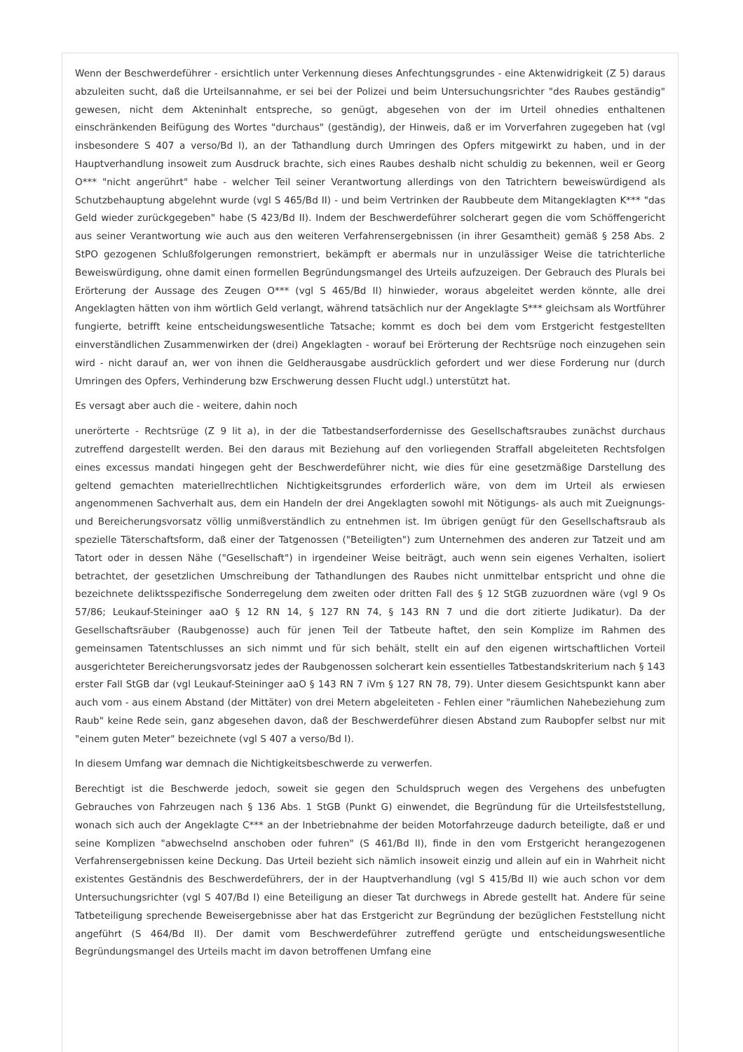Wenn der Beschwerdeführer - ersichtlich unter Verkennung dieses Anfechtungsgrundes - eine Aktenwidrigkeit (Z 5) daraus abzuleiten sucht, daß die Urteilsannahme, er sei bei der Polizei und beim Untersuchungsrichter "des Raubes geständig" gewesen, nicht dem Akteninhalt entspreche, so genügt, abgesehen von der im Urteil ohnedies enthaltenen einschränkenden Beifügung des Wortes "durchaus" (geständig), der Hinweis, daß er im Vorverfahren zugegeben hat (vgl insbesondere S 407 a verso/Bd I), an der Tathandlung durch Umringen des Opfers mitgewirkt zu haben, und in der Hauptverhandlung insoweit zum Ausdruck brachte, sich eines Raubes deshalb nicht schuldig zu bekennen, weil er Georg O*** "nicht angerührt" habe - welcher Teil seiner Verantwortung allerdings von den Tatrichtern beweiswürdigend als Schutzbehauptung abgelehnt wurde (vgl S 465/Bd II) - und beim Vertrinken der Raubbeute dem Mitangeklagten K*** "das Geld wieder zurückgegeben" habe (S 423/Bd II). Indem der Beschwerdeführer solcherart gegen die vom Schöffengericht aus seiner Verantwortung wie auch aus den weiteren Verfahrensergebnissen (in ihrer Gesamtheit) gemäß § 258 Abs. 2 StPO gezogenen Schlußfolgerungen remonstriert, bekämpft er abermals nur in unzulässiger Weise die tatrichterliche Beweiswürdigung, ohne damit einen formellen Begründungsmangel des Urteils aufzuzeigen. Der Gebrauch des Plurals bei Erörterung der Aussage des Zeugen O*** (vgl S 465/Bd II) hinwieder, woraus abgeleitet werden könnte, alle drei Angeklagten hätten von ihm wörtlich Geld verlangt, während tatsächlich nur der Angeklagte S*** gleichsam als Wortführer fungierte, betrifft keine entscheidungswesentliche Tatsache; kommt es doch bei dem vom Erstgericht festgestellten einverständlichen Zusammenwirken der (drei) Angeklagten - worauf bei Erörterung der Rechtsrüge noch einzugehen sein wird - nicht darauf an, wer von ihnen die Geldherausgabe ausdrücklich gefordert und wer diese Forderung nur (durch Umringen des Opfers, Verhinderung bzw Erschwerung dessen Flucht udgl.) unterstützt hat.
Es versagt aber auch die - weitere, dahin noch
unerörterte - Rechtsrüge (Z 9 lit a), in der die Tatbestandserfordernisse des Gesellschaftsraubes zunächst durchaus zutreffend dargestellt werden. Bei den daraus mit Beziehung auf den vorliegenden Straffall abgeleiteten Rechtsfolgen eines excessus mandati hingegen geht der Beschwerdeführer nicht, wie dies für eine gesetzmäßige Darstellung des geltend gemachten materiellrechtlichen Nichtigkeitsgrundes erforderlich wäre, von dem im Urteil als erwiesen angenommenen Sachverhalt aus, dem ein Handeln der drei Angeklagten sowohl mit Nötigungs- als auch mit Zueignungs- und Bereicherungsvorsatz völlig unmißverständlich zu entnehmen ist. Im übrigen genügt für den Gesellschaftsraub als spezielle Täterschaftsform, daß einer der Tatgenossen ("Beteiligten") zum Unternehmen des anderen zur Tatzeit und am Tatort oder in dessen Nähe ("Gesellschaft") in irgendeiner Weise beiträgt, auch wenn sein eigenes Verhalten, isoliert betrachtet, der gesetzlichen Umschreibung der Tathandlungen des Raubes nicht unmittelbar entspricht und ohne die bezeichnete deliktsspezifische Sonderregelung dem zweiten oder dritten Fall des § 12 StGB zuzuordnen wäre (vgl 9 Os 57/86; Leukauf-Steininger aaO § 12 RN 14, § 127 RN 74, § 143 RN 7 und die dort zitierte Judikatur). Da der Gesellschaftsräuber (Raubgenosse) auch für jenen Teil der Tatbeute haftet, den sein Komplize im Rahmen des gemeinsamen Tatentschlusses an sich nimmt und für sich behält, stellt ein auf den eigenen wirtschaftlichen Vorteil ausgerichteter Bereicherungsvorsatz jedes der Raubgenossen solcherart kein essentielles Tatbestandskriterium nach § 143 erster Fall StGB dar (vgl Leukauf-Steininger aaO § 143 RN 7 iVm § 127 RN 78, 79). Unter diesem Gesichtspunkt kann aber auch vom - aus einem Abstand (der Mittäter) von drei Metern abgeleiteten - Fehlen einer "räumlichen Nahebeziehung zum Raub" keine Rede sein, ganz abgesehen davon, daß der Beschwerdeführer diesen Abstand zum Raubopfer selbst nur mit "einem guten Meter" bezeichnete (vgl S 407 a verso/Bd I).
In diesem Umfang war demnach die Nichtigkeitsbeschwerde zu verwerfen.
Berechtigt ist die Beschwerde jedoch, soweit sie gegen den Schuldspruch wegen des Vergehens des unbefugten Gebrauches von Fahrzeugen nach § 136 Abs. 1 StGB (Punkt G) einwendet, die Begründung für die Urteilsfeststellung, wonach sich auch der Angeklagte C*** an der Inbetriebnahme der beiden Motorfahrzeuge dadurch beteiligte, daß er und seine Komplizen "abwechselnd anschoben oder fuhren" (S 461/Bd II), finde in den vom Erstgericht herangezogenen Verfahrensergebnissen keine Deckung. Das Urteil bezieht sich nämlich insoweit einzig und allein auf ein in Wahrheit nicht existentes Geständnis des Beschwerdeführers, der in der Hauptverhandlung (vgl S 415/Bd II) wie auch schon vor dem Untersuchungsrichter (vgl S 407/Bd I) eine Beteiligung an dieser Tat durchwegs in Abrede gestellt hat. Andere für seine Tatbeteiligung sprechende Beweisergebnisse aber hat das Erstgericht zur Begründung der bezüglichen Feststellung nicht angeführt (S 464/Bd II). Der damit vom Beschwerdeführer zutreffend gerügte und entscheidungswesentliche Begründungsmangel des Urteils macht im davon betroffenen Umfang eine